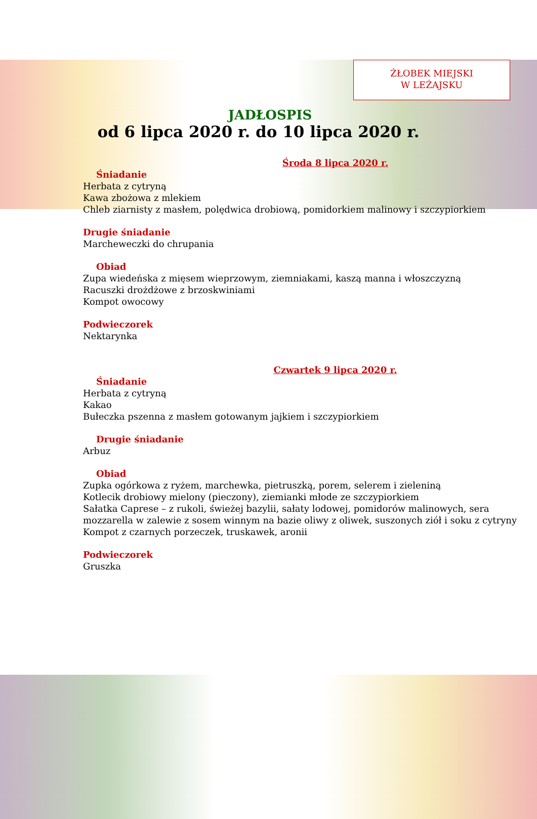ŻŁOBEK MIEJSKI
W LEŻAJSKU
JADŁOSPIS
od 6 lipca 2020 r. do 10 lipca 2020 r.
Środa 8 lipca 2020 r.
Śniadanie
Herbata z cytryną
Kawa zbożowa z mlekiem
Chleb ziarnisty z masłem, polędwica drobiową, pomidorkiem malinowy i szczypiorkiem
Drugie śniadanie
Marcheweczki do chrupania
Obiad
Zupa wiedeńska z mięsem wieprzowym, ziemniakami, kaszą manna i włoszczyzną
Racuszki drożdżowe z brzoskwiniami
Kompot owocowy
Podwieczorek
Nektarynka
Czwartek 9 lipca 2020 r.
Śniadanie
Herbata z cytryną
Kakao
Bułeczka pszenna z masłem gotowanym jajkiem i szczypiorkiem
Drugie śniadanie
Arbuz
Obiad
Zupka ogórkowa z ryżem, marchewka, pietruszką, porem, selerem i zieleniną
Kotlecik drobiowy mielony (pieczony), ziemianki młode ze szczypiorkiem
Sałatka Caprese – z rukoli, świeżej bazylii, sałaty lodowej, pomidorów malinowych, sera mozzarella w zalewie z sosem winnym na bazie oliwy z oliwek, suszonych ziół i soku z cytryny
Kompot z czarnych porzeczek, truskawek, aronii
Podwieczorek
Gruszka